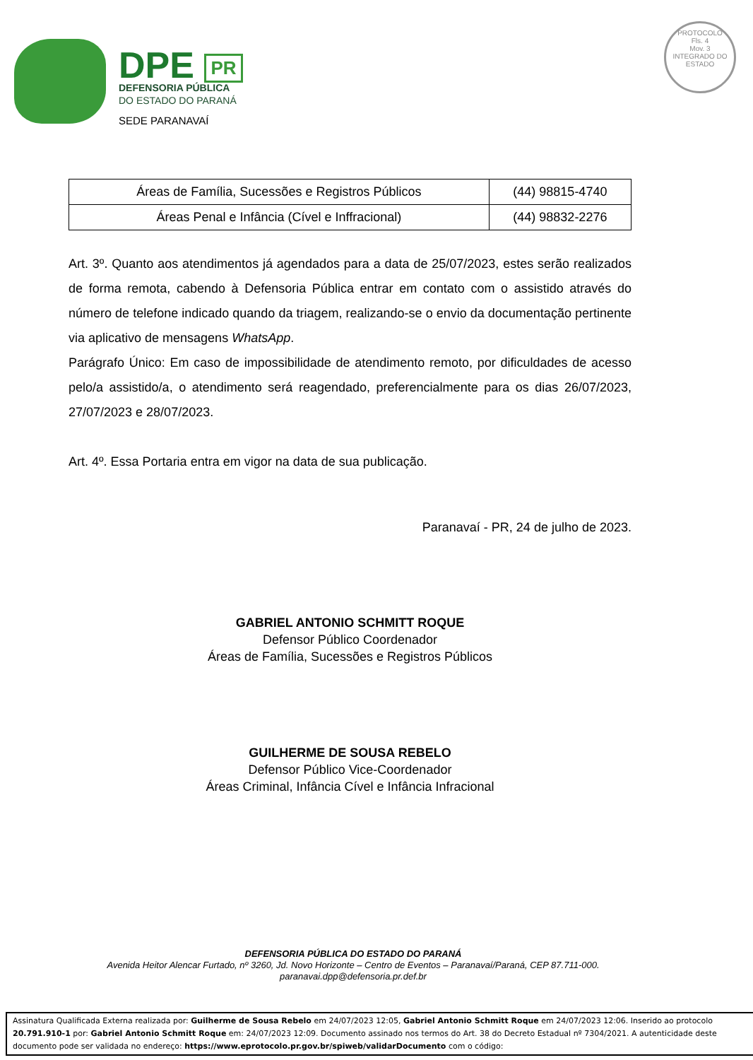DPE PR
DEFENSORIA PÚBLICA
DO ESTADO DO PARANÁ
SEDE PARANAVAÍ
PROTOCOLO
Fls. 4
Mov. 3
INTEGRADO DO ESTADO
| Áreas de Família, Sucessões e Registros Públicos | (44) 98815-4740 |
| Áreas Penal e Infância (Cível e Inffracional) | (44) 98832-2276 |
Art. 3º. Quanto aos atendimentos já agendados para a data de 25/07/2023, estes serão realizados de forma remota, cabendo à Defensoria Pública entrar em contato com o assistido através do número de telefone indicado quando da triagem, realizando-se o envio da documentação pertinente via aplicativo de mensagens WhatsApp.
Parágrafo Único: Em caso de impossibilidade de atendimento remoto, por dificuldades de acesso pelo/a assistido/a, o atendimento será reagendado, preferencialmente para os dias 26/07/2023, 27/07/2023 e 28/07/2023.
Art. 4º. Essa Portaria entra em vigor na data de sua publicação.
Paranavaí - PR, 24 de julho de 2023.
GABRIEL ANTONIO SCHMITT ROQUE
Defensor Público Coordenador
Áreas de Família, Sucessões e Registros Públicos
GUILHERME DE SOUSA REBELO
Defensor Público Vice-Coordenador
Áreas Criminal, Infância Cível e Infância Infracional
DEFENSORIA PÚBLICA DO ESTADO DO PARANÁ
Avenida Heitor Alencar Furtado, nº 3260, Jd. Novo Horizonte – Centro de Eventos – Paranavaí/Paraná, CEP 87.711-000.
paranavai.dpp@defensoria.pr.def.br
Assinatura Qualificada Externa realizada por: Guilherme de Sousa Rebelo em 24/07/2023 12:05, Gabriel Antonio Schmitt Roque em 24/07/2023 12:06. Inserido ao protocolo 20.791.910-1 por: Gabriel Antonio Schmitt Roque em: 24/07/2023 12:09. Documento assinado nos termos do Art. 38 do Decreto Estadual nº 7304/2021. A autenticidade deste documento pode ser validada no endereço: https://www.eprotocolo.pr.gov.br/spiweb/validarDocumento com o código: